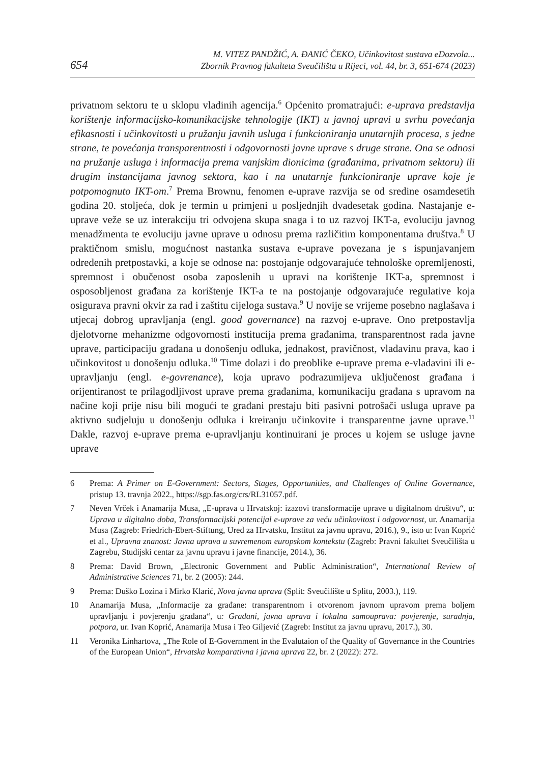654
M. VITEZ PANDŽIĆ, A. ĐANIĆ ČEKO, Učinkovitost sustava eDozvola...
Zbornik Pravnog fakulteta Sveučilišta u Rijeci, vol. 44, br. 3, 651-674 (2023)
privatnom sektoru te u sklopu vladinih agencija.<sup>6</sup> Općenito promatrajući: e-uprava predstavlja korištenje informacijsko-komunikacijske tehnologije (IKT) u javnoj upravi u svrhu povećanja efikasnosti i učinkovitosti u pružanju javnih usluga i funkcioniranja unutarnjih procesa, s jedne strane, te povećanja transparentnosti i odgovornosti javne uprave s druge strane. Ona se odnosi na pružanje usluga i informacija prema vanjskim dionicima (građanima, privatnom sektoru) ili drugim instancijama javnog sektora, kao i na unutarnje funkcioniranje uprave koje je potpomognuto IKT-om.<sup>7</sup> Prema Brownu, fenomen e-uprave razvija se od sredine osamdesetih godina 20. stoljeća, dok je termin u primjeni u posljednjih dvadesetak godina. Nastajanje e-uprave veže se uz interakciju tri odvojena skupa snaga i to uz razvoj IKT-a, evoluciju javnog menadžmenta te evoluciju javne uprave u odnosu prema različitim komponentama društva.<sup>8</sup> U praktičnom smislu, mogućnost nastanka sustava e-uprave povezana je s ispunjavanjem određenih pretpostavki, a koje se odnose na: postojanje odgovarajuće tehnološke opremljenosti, spremnost i obučenost osoba zaposlenih u upravi na korištenje IKT-a, spremnost i osposobljenost građana za korištenje IKT-a te na postojanje odgovarajuće regulative koja osigurava pravni okvir za rad i zaštitu cijeloga sustava.<sup>9</sup> U novije se vrijeme posebno naglašava i utjecaj dobrog upravljanja (engl. good governance) na razvoj e-uprave. Ono pretpostavlja djelotvorne mehanizme odgovornosti institucija prema građanima, transparentnost rada javne uprave, participaciju građana u donošenju odluka, jednakost, pravičnost, vladavinu prava, kao i učinkovitost u donošenju odluka.<sup>10</sup> Time dolazi i do preoblike e-uprave prema e-vladavini ili e-upravljanju (engl. e-govrenance), koja upravo podrazumijeva uključenost građana i orijentiranost te prilagodljivost uprave prema građanima, komunikaciju građana s upravom na načine koji prije nisu bili mogući te građani prestaju biti pasivni potrošači usluga uprave pa aktivno sudjeluju u donošenju odluka i kreiranju učinkovite i transparentne javne uprave.<sup>11</sup> Dakle, razvoj e-uprave prema e-upravljanju kontinuirani je proces u kojem se usluge javne uprave
6 Prema: A Primer on E-Government: Sectors, Stages, Opportunities, and Challenges of Online Governance, pristup 13. travnja 2022., https://sgp.fas.org/crs/RL31057.pdf.
7 Neven Vrček i Anamarija Musa, „E-uprava u Hrvatskoj: izazovi transformacije uprave u digitalnom društvu“, u: Uprava u digitalno doba, Transformacijski potencijal e-uprave za veću učinkovitost i odgovornost, ur. Anamarija Musa (Zagreb: Friedrich-Ebert-Stiftung, Ured za Hrvatsku, Institut za javnu upravu, 2016.), 9., isto u: Ivan Koprić et al., Upravna znanost: Javna uprava u suvremenom europskom kontekstu (Zagreb: Pravni fakultet Sveučilišta u Zagrebu, Studijski centar za javnu upravu i javne financije, 2014.), 36.
8 Prema: David Brown, „Electronic Government and Public Administration“, International Review of Administrative Sciences 71, br. 2 (2005): 244.
9 Prema: Duško Lozina i Mirko Klarić, Nova javna uprava (Split: Sveučilište u Splitu, 2003.), 119.
10 Anamarija Musa, „Informacije za građane: transparentnom i otvorenom javnom upravom prema boljem upravljanju i povjerenju građana“, u: Građani, javna uprava i lokalna samouprava: povjerenje, suradnja, potpora, ur. Ivan Koprić, Anamarija Musa i Teo Giljević (Zagreb: Institut za javnu upravu, 2017.), 30.
11 Veronika Linhartova, „The Role of E-Government in the Evalutaion of the Quality of Governance in the Countries of the European Union“, Hrvatska komparativna i javna uprava 22, br. 2 (2022): 272.